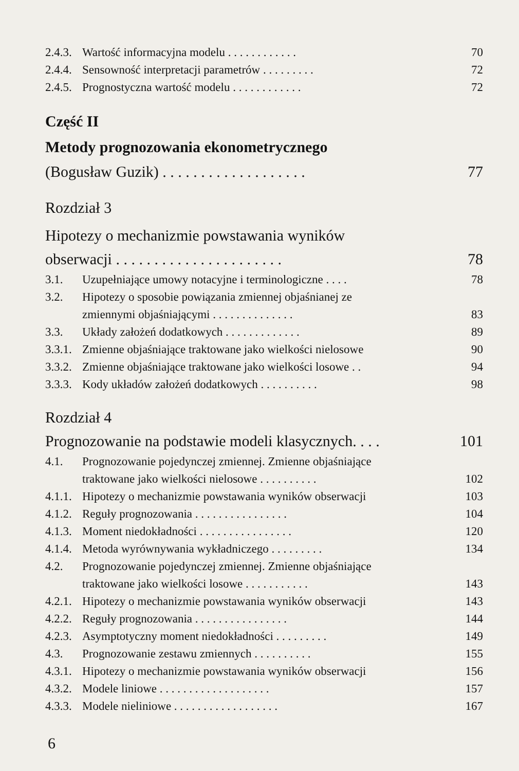2.4.3. Wartość informacyjna modelu . . . . . . . . . . . . 70
2.4.4. Sensowność interpretacji parametrów . . . . . . . . . 72
2.4.5. Prognostyczna wartość modelu . . . . . . . . . . . . 72
Część II
Metody prognozowania ekonometrycznego
(Bogusław Guzik) . . . . . . . . . . . . . . . . . . . 77
Rozdział 3
Hipotezy o mechanizmie powstawania wyników
obserwacji . . . . . . . . . . . . . . . . . . . . . . 78
3.1. Uzupełniające umowy notacyjne i terminologiczne . . . . 78
3.2. Hipotezy o sposobie powiązania zmiennej objaśnianej ze
zmiennymi objaśniającymi . . . . . . . . . . . . . . 83
3.3. Układy założeń dodatkowych . . . . . . . . . . . . . 89
3.3.1. Zmienne objaśniające traktowane jako wielkości nielosowe 90
3.3.2. Zmienne objaśniające traktowane jako wielkości losowe . . 94
3.3.3. Kody układów założeń dodatkowych . . . . . . . . . . 98
Rozdział 4
Prognozowanie na podstawie modeli klasycznych. . . . 101
4.1. Prognozowanie pojedynczej zmiennej. Zmienne objaśniające
traktowane jako wielkości nielosowe . . . . . . . . . . 102
4.1.1. Hipotezy o mechanizmie powstawania wyników obserwacji 103
4.1.2. Reguły prognozowania . . . . . . . . . . . . . . . . 104
4.1.3. Moment niedokładności . . . . . . . . . . . . . . . . 120
4.1.4. Metoda wyrównywania wykładniczego . . . . . . . . . 134
4.2. Prognozowanie pojedynczej zmiennej. Zmienne objaśniające
traktowane jako wielkości losowe . . . . . . . . . . . 143
4.2.1. Hipotezy o mechanizmie powstawania wyników obserwacji 143
4.2.2. Reguły prognozowania . . . . . . . . . . . . . . . . 144
4.2.3. Asymptotyczny moment niedokładności . . . . . . . . . 149
4.3. Prognozowanie zestawu zmiennych . . . . . . . . . . 155
4.3.1. Hipotezy o mechanizmie powstawania wyników obserwacji 156
4.3.2. Modele liniowe . . . . . . . . . . . . . . . . . . . 157
4.3.3. Modele nieliniowe . . . . . . . . . . . . . . . . . . 167
6